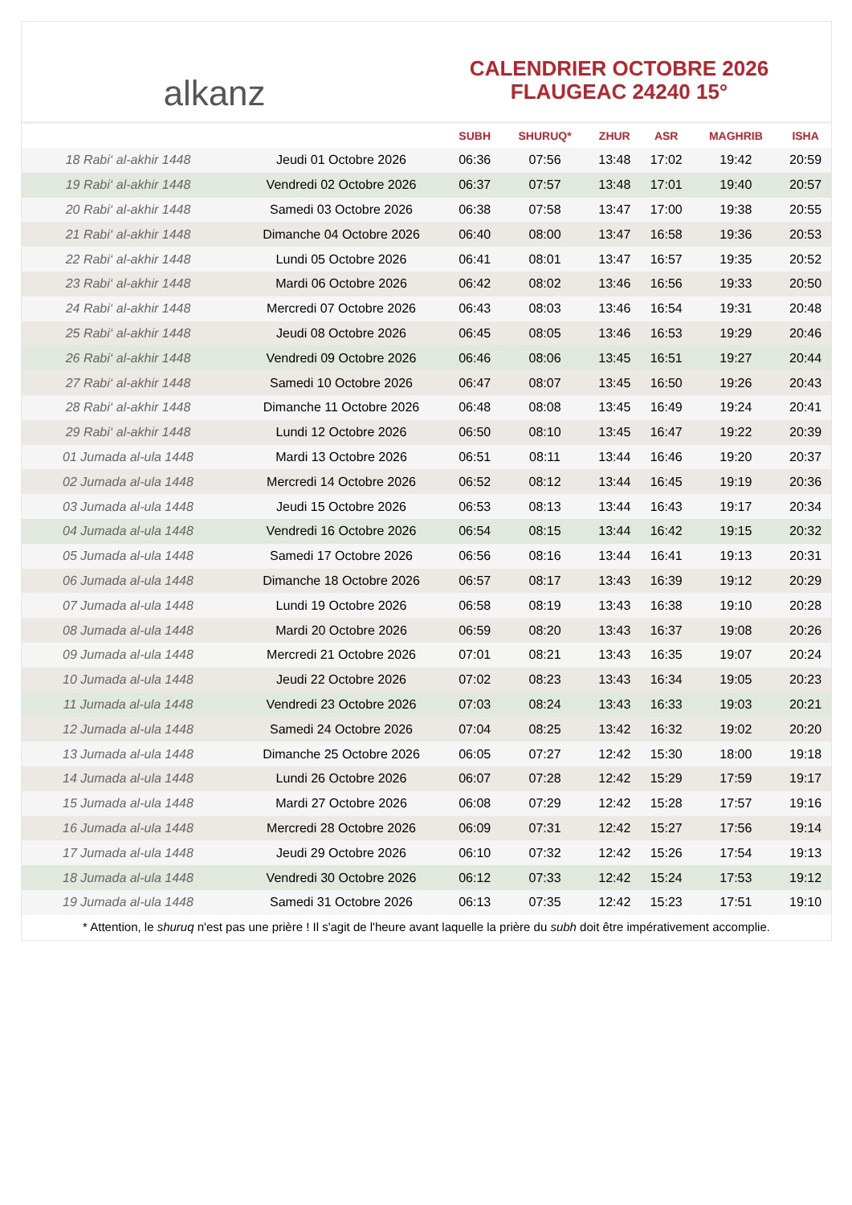alkanz
CALENDRIER OCTOBRE 2026
FLAUGEAC 24240 15°
| | | SUBH | SHURUQ* | ZHUR | ASR | MAGHRIB | ISHA |
| --- | --- | --- | --- | --- | --- | --- | --- |
| 18 Rabi‘ al-akhir 1448 | Jeudi 01 Octobre 2026 | 06:36 | 07:56 | 13:48 | 17:02 | 19:42 | 20:59 |
| 19 Rabi‘ al-akhir 1448 | Vendredi 02 Octobre 2026 | 06:37 | 07:57 | 13:48 | 17:01 | 19:40 | 20:57 |
| 20 Rabi‘ al-akhir 1448 | Samedi 03 Octobre 2026 | 06:38 | 07:58 | 13:47 | 17:00 | 19:38 | 20:55 |
| 21 Rabi‘ al-akhir 1448 | Dimanche 04 Octobre 2026 | 06:40 | 08:00 | 13:47 | 16:58 | 19:36 | 20:53 |
| 22 Rabi‘ al-akhir 1448 | Lundi 05 Octobre 2026 | 06:41 | 08:01 | 13:47 | 16:57 | 19:35 | 20:52 |
| 23 Rabi‘ al-akhir 1448 | Mardi 06 Octobre 2026 | 06:42 | 08:02 | 13:46 | 16:56 | 19:33 | 20:50 |
| 24 Rabi‘ al-akhir 1448 | Mercredi 07 Octobre 2026 | 06:43 | 08:03 | 13:46 | 16:54 | 19:31 | 20:48 |
| 25 Rabi‘ al-akhir 1448 | Jeudi 08 Octobre 2026 | 06:45 | 08:05 | 13:46 | 16:53 | 19:29 | 20:46 |
| 26 Rabi‘ al-akhir 1448 | Vendredi 09 Octobre 2026 | 06:46 | 08:06 | 13:45 | 16:51 | 19:27 | 20:44 |
| 27 Rabi‘ al-akhir 1448 | Samedi 10 Octobre 2026 | 06:47 | 08:07 | 13:45 | 16:50 | 19:26 | 20:43 |
| 28 Rabi‘ al-akhir 1448 | Dimanche 11 Octobre 2026 | 06:48 | 08:08 | 13:45 | 16:49 | 19:24 | 20:41 |
| 29 Rabi‘ al-akhir 1448 | Lundi 12 Octobre 2026 | 06:50 | 08:10 | 13:45 | 16:47 | 19:22 | 20:39 |
| 01 Jumada al-ula 1448 | Mardi 13 Octobre 2026 | 06:51 | 08:11 | 13:44 | 16:46 | 19:20 | 20:37 |
| 02 Jumada al-ula 1448 | Mercredi 14 Octobre 2026 | 06:52 | 08:12 | 13:44 | 16:45 | 19:19 | 20:36 |
| 03 Jumada al-ula 1448 | Jeudi 15 Octobre 2026 | 06:53 | 08:13 | 13:44 | 16:43 | 19:17 | 20:34 |
| 04 Jumada al-ula 1448 | Vendredi 16 Octobre 2026 | 06:54 | 08:15 | 13:44 | 16:42 | 19:15 | 20:32 |
| 05 Jumada al-ula 1448 | Samedi 17 Octobre 2026 | 06:56 | 08:16 | 13:44 | 16:41 | 19:13 | 20:31 |
| 06 Jumada al-ula 1448 | Dimanche 18 Octobre 2026 | 06:57 | 08:17 | 13:43 | 16:39 | 19:12 | 20:29 |
| 07 Jumada al-ula 1448 | Lundi 19 Octobre 2026 | 06:58 | 08:19 | 13:43 | 16:38 | 19:10 | 20:28 |
| 08 Jumada al-ula 1448 | Mardi 20 Octobre 2026 | 06:59 | 08:20 | 13:43 | 16:37 | 19:08 | 20:26 |
| 09 Jumada al-ula 1448 | Mercredi 21 Octobre 2026 | 07:01 | 08:21 | 13:43 | 16:35 | 19:07 | 20:24 |
| 10 Jumada al-ula 1448 | Jeudi 22 Octobre 2026 | 07:02 | 08:23 | 13:43 | 16:34 | 19:05 | 20:23 |
| 11 Jumada al-ula 1448 | Vendredi 23 Octobre 2026 | 07:03 | 08:24 | 13:43 | 16:33 | 19:03 | 20:21 |
| 12 Jumada al-ula 1448 | Samedi 24 Octobre 2026 | 07:04 | 08:25 | 13:42 | 16:32 | 19:02 | 20:20 |
| 13 Jumada al-ula 1448 | Dimanche 25 Octobre 2026 | 06:05 | 07:27 | 12:42 | 15:30 | 18:00 | 19:18 |
| 14 Jumada al-ula 1448 | Lundi 26 Octobre 2026 | 06:07 | 07:28 | 12:42 | 15:29 | 17:59 | 19:17 |
| 15 Jumada al-ula 1448 | Mardi 27 Octobre 2026 | 06:08 | 07:29 | 12:42 | 15:28 | 17:57 | 19:16 |
| 16 Jumada al-ula 1448 | Mercredi 28 Octobre 2026 | 06:09 | 07:31 | 12:42 | 15:27 | 17:56 | 19:14 |
| 17 Jumada al-ula 1448 | Jeudi 29 Octobre 2026 | 06:10 | 07:32 | 12:42 | 15:26 | 17:54 | 19:13 |
| 18 Jumada al-ula 1448 | Vendredi 30 Octobre 2026 | 06:12 | 07:33 | 12:42 | 15:24 | 17:53 | 19:12 |
| 19 Jumada al-ula 1448 | Samedi 31 Octobre 2026 | 06:13 | 07:35 | 12:42 | 15:23 | 17:51 | 19:10 |
* Attention, le shuruq n'est pas une prière ! Il s'agit de l'heure avant laquelle la prière du subh doit être impérativement accomplie.